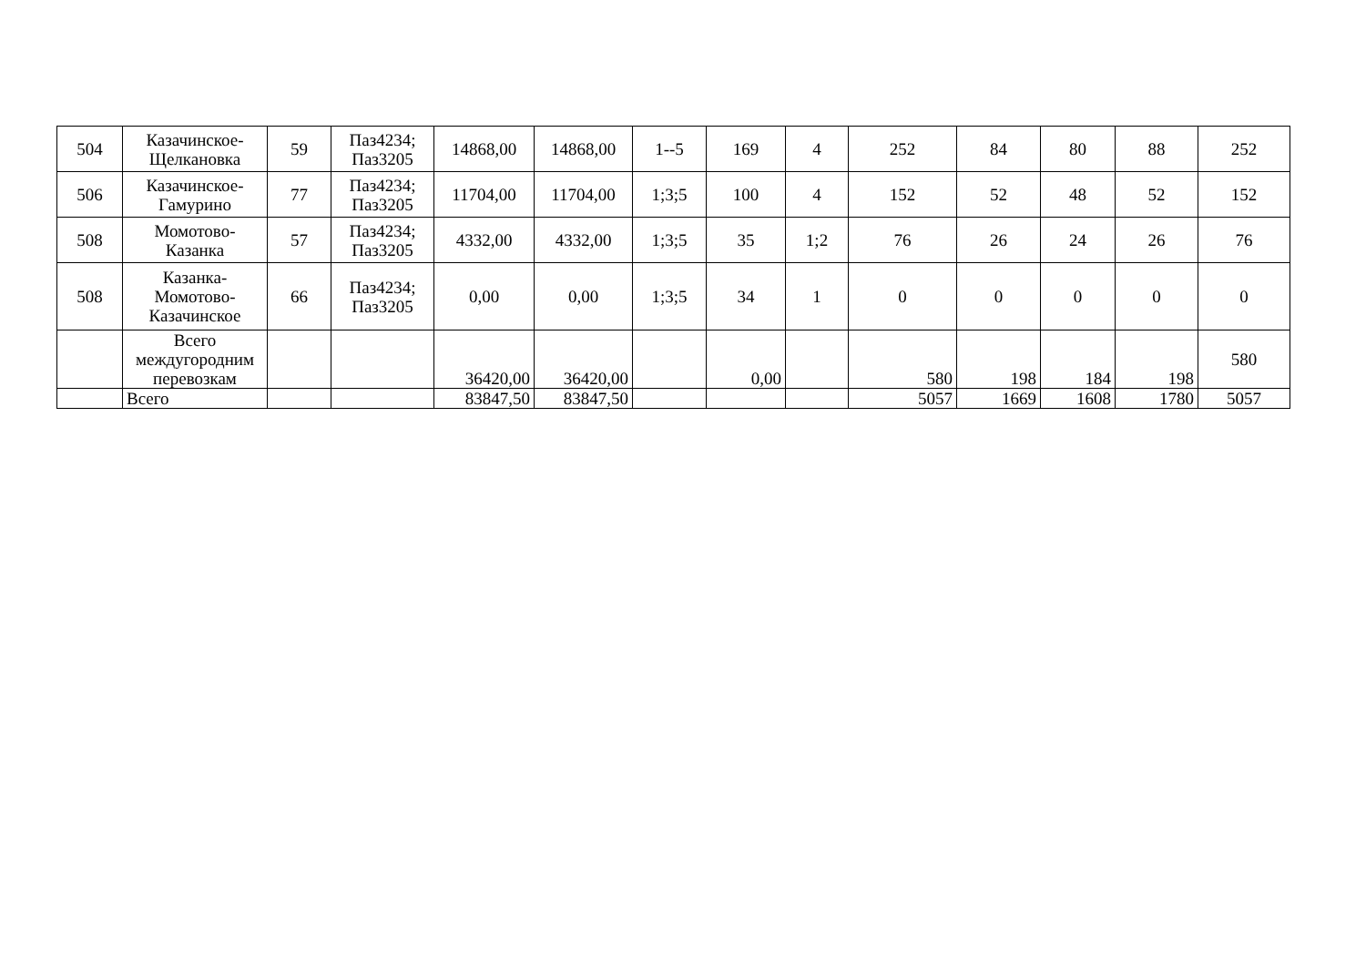| 504 | Казачинское-Щелкановка | 59 | Паз4234; Паз3205 | 14868,00 | 14868,00 | 1--5 | 169 | 4 | 252 | 84 | 80 | 88 | 252 |
| 506 | Казачинское-Гамурино | 77 | Паз4234; Паз3205 | 11704,00 | 11704,00 | 1;3;5 | 100 | 4 | 152 | 52 | 48 | 52 | 152 |
| 508 | Момотово-Казанка | 57 | Паз4234; Паз3205 | 4332,00 | 4332,00 | 1;3;5 | 35 | 1;2 | 76 | 26 | 24 | 26 | 76 |
| 508 | Казанка-Момотово-Казачинское | 66 | Паз4234; Паз3205 | 0,00 | 0,00 | 1;3;5 | 34 | 1 | 0 | 0 | 0 | 0 | 0 |
| | Всего междугородним перевозкам | | | 36420,00 | 36420,00 | | 0,00 | | 580 | 198 | 184 | 198 | 580 |
| | Всего | | | 83847,50 | 83847,50 | | | | 5057 | 1669 | 1608 | 1780 | 5057 |